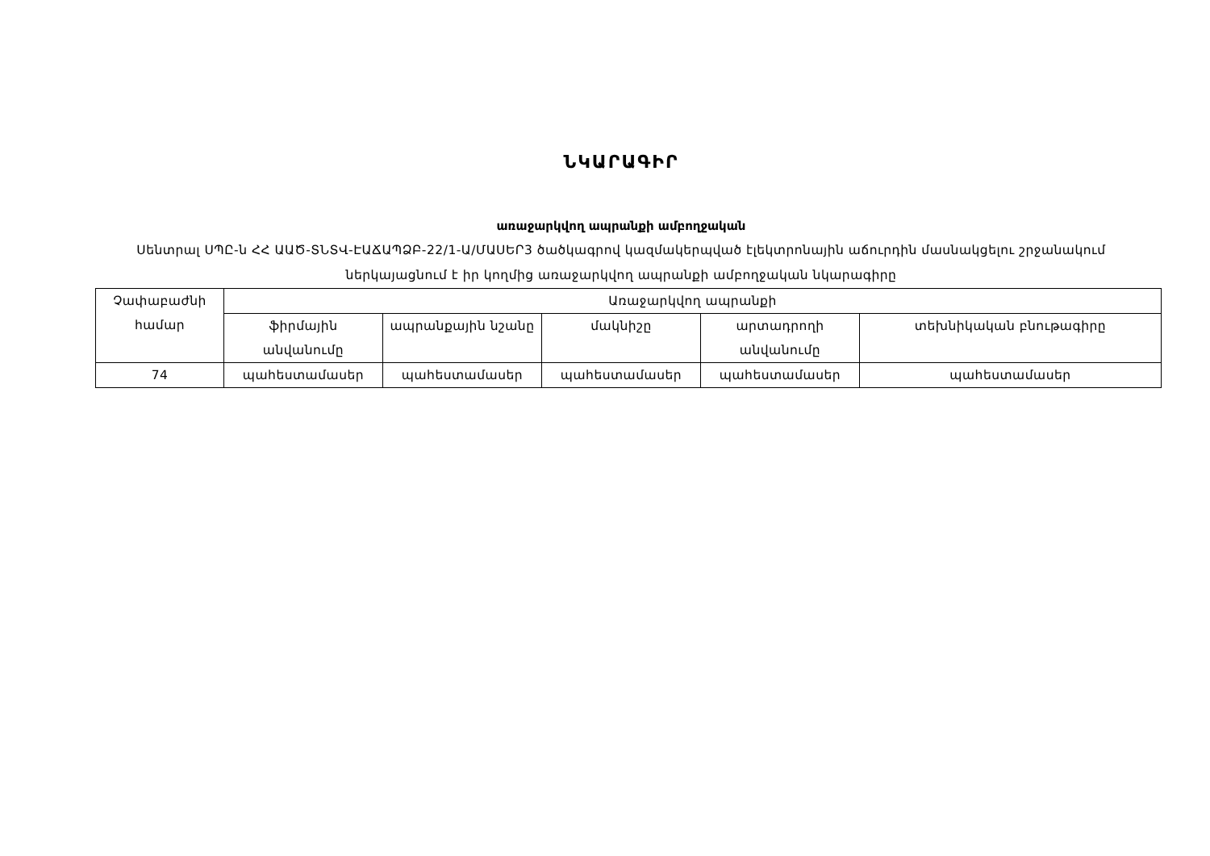ՆԿԱՐԱԳԻՐ
առաջարկվող ապրանքի ամբողջական
Սենտրալ ՍՊԸ-ն ՀՀ ԱԱԾ-ՏՆՏՎ-ԷԱՃԱՊՁԲ-22/1-Ա/ՄԱՍԵՐ3 ծածկագրով կազմակերպված էլեկտրոնային աճուրդին մասնակցելու շրջանակում ներկայացնում է իր կողմից առաջարկվող ապրանքի ամբողջական նկարագիրը
| Չափաբաժնի համար | Առաջարկվող ապրանքի | | | | |
| --- | --- | --- | --- | --- | --- |
| | ֆիրմային անվանումը | ապրանքային նշանը | մակնիշը | արտադրողի անվանումը | տեխնիկական բնութագիրը |
| 74 | պահեստամասեր | պահեստամասեր | պահեստամասեր | պահեստամասեր | պահեստամասեր |